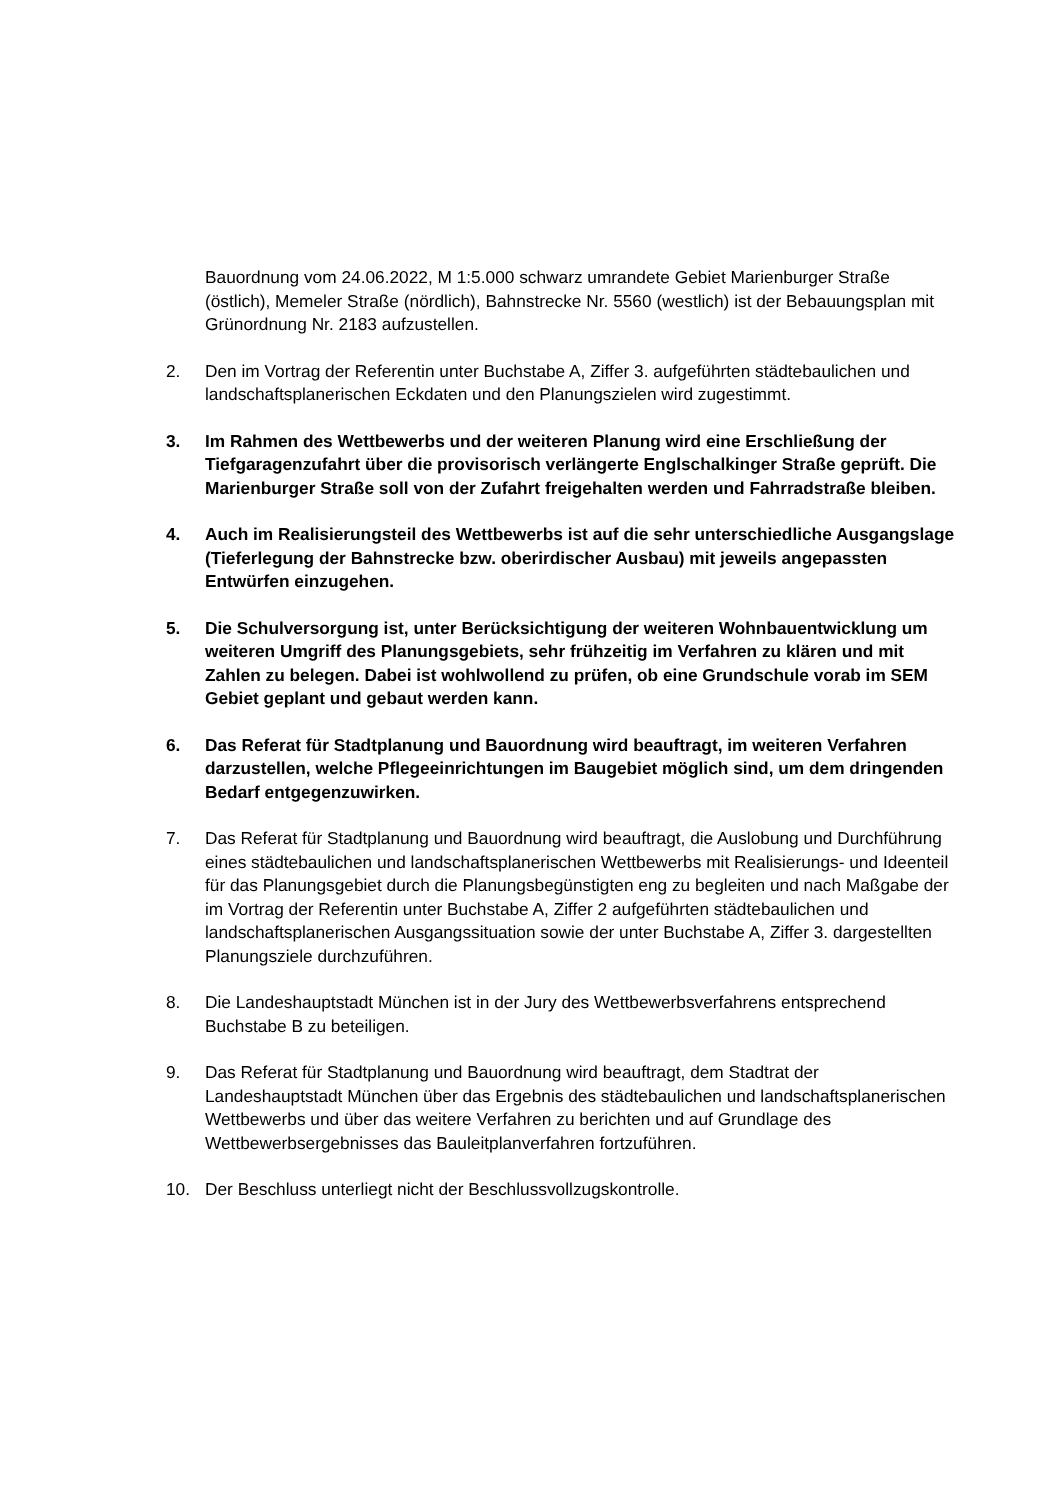Bauordnung vom 24.06.2022, M 1:5.000 schwarz umrandete Gebiet Marienburger Straße (östlich), Memeler Straße (nördlich), Bahnstrecke Nr. 5560 (westlich) ist der Bebauungsplan mit Grünordnung Nr. 2183 aufzustellen.
2. Den im Vortrag der Referentin unter Buchstabe A, Ziffer 3. aufgeführten städtebaulichen und landschaftsplanerischen Eckdaten und den Planungszielen wird zugestimmt.
3. Im Rahmen des Wettbewerbs und der weiteren Planung wird eine Erschließung der Tiefgaragenzufahrt über die provisorisch verlängerte Englschalkinger Straße geprüft. Die Marienburger Straße soll von der Zufahrt freigehalten werden und Fahrradstraße bleiben.
4. Auch im Realisierungsteil des Wettbewerbs ist auf die sehr unterschiedliche Ausgangslage (Tieferlegung der Bahnstrecke bzw. oberirdischer Ausbau) mit jeweils angepassten Entwürfen einzugehen.
5. Die Schulversorgung ist, unter Berücksichtigung der weiteren Wohnbauentwicklung um weiteren Umgriff des Planungsgebiets, sehr frühzeitig im Verfahren zu klären und mit Zahlen zu belegen. Dabei ist wohlwollend zu prüfen, ob eine Grundschule vorab im SEM Gebiet geplant und gebaut werden kann.
6. Das Referat für Stadtplanung und Bauordnung wird beauftragt, im weiteren Verfahren darzustellen, welche Pflegeeinrichtungen im Baugebiet möglich sind, um dem dringenden Bedarf entgegenzuwirken.
7. Das Referat für Stadtplanung und Bauordnung wird beauftragt, die Auslobung und Durchführung eines städtebaulichen und landschaftsplanerischen Wettbewerbs mit Realisierungs- und Ideenteil für das Planungsgebiet durch die Planungsbegünstigten eng zu begleiten und nach Maßgabe der im Vortrag der Referentin unter Buchstabe A, Ziffer 2 aufgeführten städtebaulichen und landschaftsplanerischen Ausgangssituation sowie der unter Buchstabe A, Ziffer 3. dargestellten Planungsziele durchzuführen.
8. Die Landeshauptstadt München ist in der Jury des Wettbewerbsverfahrens entsprechend Buchstabe B zu beteiligen.
9. Das Referat für Stadtplanung und Bauordnung wird beauftragt, dem Stadtrat der Landeshauptstadt München über das Ergebnis des städtebaulichen und landschaftsplanerischen Wettbewerbs und über das weitere Verfahren zu berichten und auf Grundlage des Wettbewerbsergebnisses das Bauleitplanverfahren fortzuführen.
10. Der Beschluss unterliegt nicht der Beschlussvollzugskontrolle.